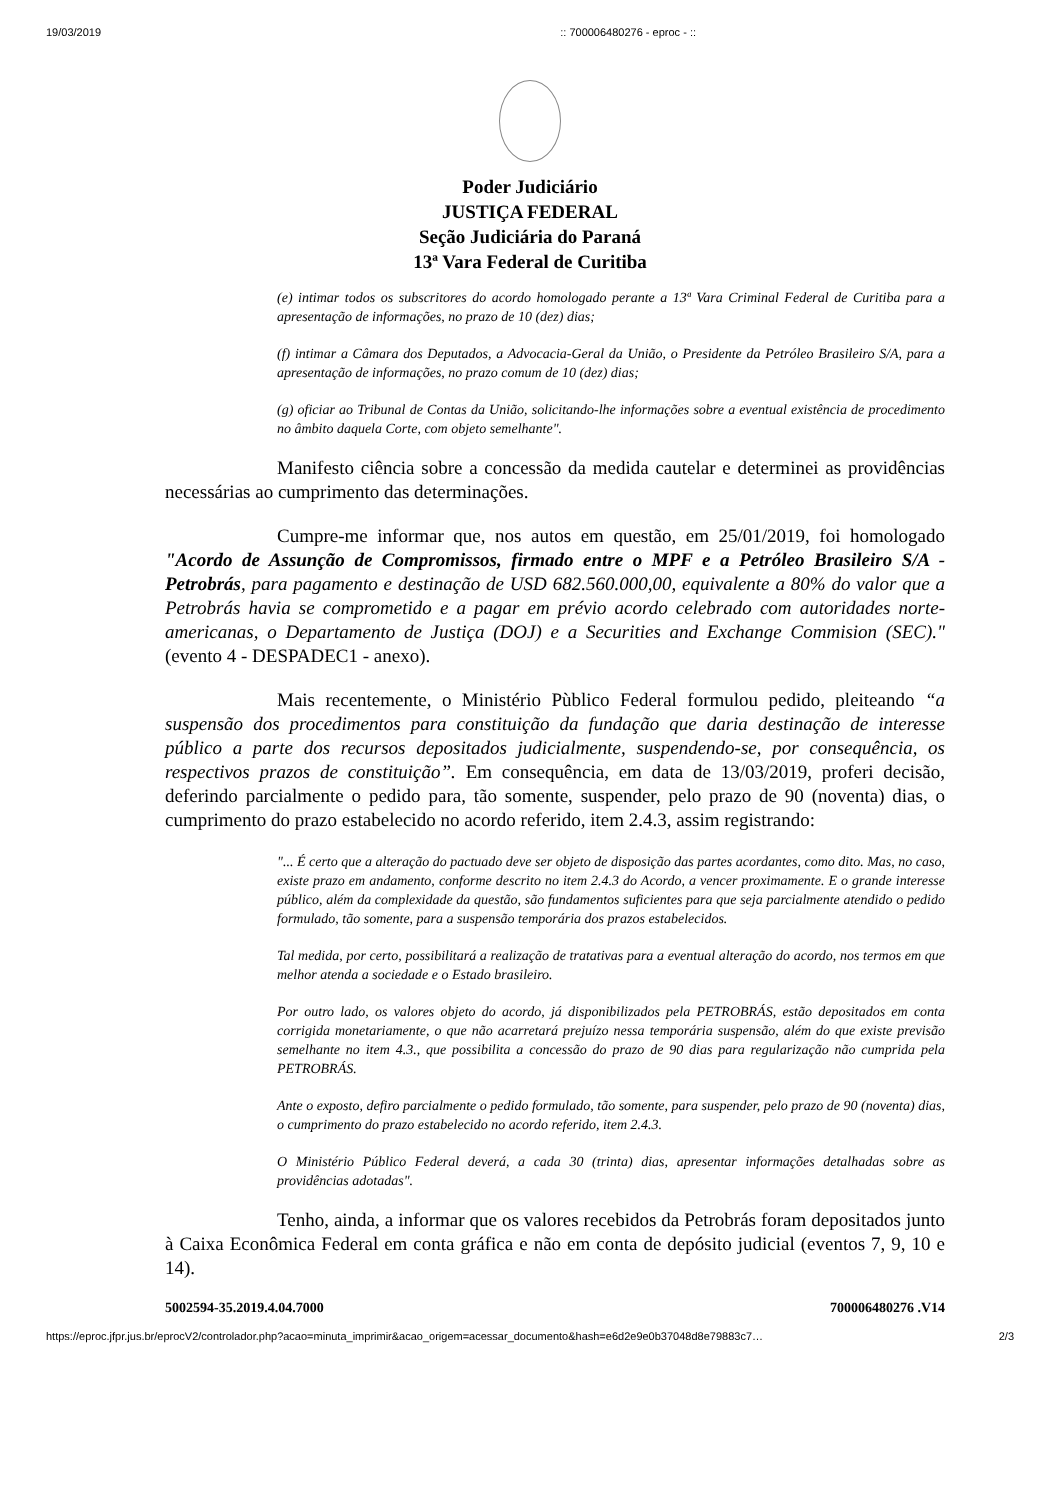19/03/2019:: 700006480276 - eproc - ::
Poder Judiciário
JUSTIÇA FEDERAL
Seção Judiciária do Paraná
13ª Vara Federal de Curitiba
(e) intimar todos os subscritores do acordo homologado perante a 13ª Vara Criminal Federal de Curitiba para a apresentação de informações, no prazo de 10 (dez) dias;
(f) intimar a Câmara dos Deputados, a Advocacia-Geral da União, o Presidente da Petróleo Brasileiro S/A, para a apresentação de informações, no prazo comum de 10 (dez) dias;
(g) oficiar ao Tribunal de Contas da União, solicitando-lhe informações sobre a eventual existência de procedimento no âmbito daquela Corte, com objeto semelhante".
Manifesto ciência sobre a concessão da medida cautelar e determinei as providências necessárias ao cumprimento das determinações.
Cumpre-me informar que, nos autos em questão, em 25/01/2019, foi homologado "Acordo de Assunção de Compromissos, firmado entre o MPF e a Petróleo Brasileiro S/A - Petrobrás, para pagamento e destinação de USD 682.560.000,00, equivalente a 80% do valor que a Petrobrás havia se comprometido e a pagar em prévio acordo celebrado com autoridades norte-americanas, o Departamento de Justiça (DOJ) e a Securities and Exchange Commision (SEC)." (evento 4 - DESPADEC1 - anexo).
Mais recentemente, o Ministério Pùblico Federal formulou pedido, pleiteando “a suspensão dos procedimentos para constituição da fundação que daria destinação de interesse público a parte dos recursos depositados judicialmente, suspendendo-se, por consequência, os respectivos prazos de constituição”. Em consequência, em data de 13/03/2019, proferi decisão, deferindo parcialmente o pedido para, tão somente, suspender, pelo prazo de 90 (noventa) dias, o cumprimento do prazo estabelecido no acordo referido, item 2.4.3, assim registrando:
"... É certo que a alteração do pactuado deve ser objeto de disposição das partes acordantes, como dito. Mas, no caso, existe prazo em andamento, conforme descrito no item 2.4.3 do Acordo, a vencer proximamente. E o grande interesse público, além da complexidade da questão, são fundamentos suficientes para que seja parcialmente atendido o pedido formulado, tão somente, para a suspensão temporária dos prazos estabelecidos.
Tal medida, por certo, possibilitará a realização de tratativas para a eventual alteração do acordo, nos termos em que melhor atenda a sociedade e o Estado brasileiro.
Por outro lado, os valores objeto do acordo, já disponibilizados pela PETROBRÁS, estão depositados em conta corrigida monetariamente, o que não acarretará prejuízo nessa temporária suspensão, além do que existe previsão semelhante no item 4.3., que possibilita a concessão do prazo de 90 dias para regularização não cumprida pela PETROBRÁS.
Ante o exposto, defiro parcialmente o pedido formulado, tão somente, para suspender, pelo prazo de 90 (noventa) dias, o cumprimento do prazo estabelecido no acordo referido, item 2.4.3.
O Ministério Público Federal deverá, a cada 30 (trinta) dias, apresentar informações detalhadas sobre as providências adotadas".
Tenho, ainda, a informar que os valores recebidos da Petrobrás foram depositados junto à Caixa Econômica Federal em conta gráfica e não em conta de depósito judicial (eventos 7, 9, 10 e 14).
5002594-35.2019.4.04.7000 700006480276 .V14
https://eproc.jfpr.jus.br/eprocV2/controlador.php?acao=minuta_imprimir&acao_origem=acessar_documento&hash=e6d2e9e0b37048d8e79883c7… 2/3